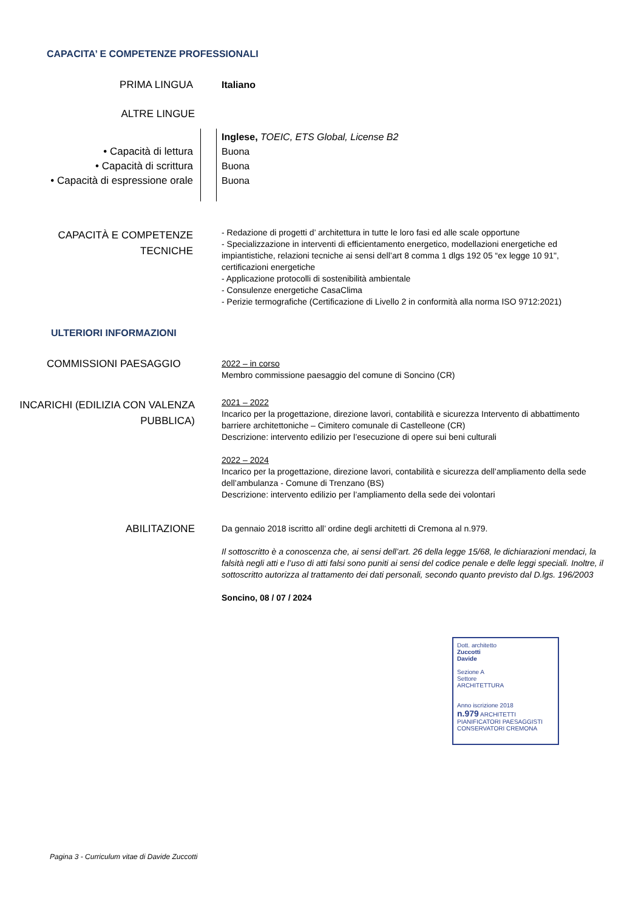CAPACITA’ E COMPETENZE PROFESSIONALI
PRIMA LINGUA Italiano
ALTRE LINGUE
• Capacità di lettura
• Capacità di scrittura
• Capacità di espressione orale
Inglese, TOEIC, ETS Global, License B2
Buona
Buona
Buona
CAPACITÀ E COMPETENZE
TECNICHE
- Redazione di progetti d’ architettura in tutte le loro fasi ed alle scale opportune
- Specializzazione in interventi di efficientamento energetico, modellazioni energetiche ed impiantistiche, relazioni tecniche ai sensi dell’art 8 comma 1 dlgs 192 05 “ex legge 10 91", certificazioni energetiche
- Applicazione protocolli di sostenibilità ambientale
- Consulenze energetiche CasaClima
- Perizie termografiche (Certificazione di Livello 2 in conformità alla norma ISO 9712:2021)
ULTERIORI INFORMAZIONI
COMMISSIONI PAESAGGIO
2022 – in corso
Membro commissione paesaggio del comune di Soncino (CR)
INCARICHI (EDILIZIA CON VALENZA
PUBBLICA)
2021 – 2022
Incarico per la progettazione, direzione lavori, contabilità e sicurezza Intervento di abbattimento barriere architettoniche – Cimitero comunale di Castelleone (CR)
Descrizione: intervento edilizio per l’esecuzione di opere sui beni culturali
2022 – 2024
Incarico per la progettazione, direzione lavori, contabilità e sicurezza dell’ampliamento della sede dell’ambulanza - Comune di Trenzano (BS)
Descrizione: intervento edilizio per l’ampliamento della sede dei volontari
ABILITAZIONE
Da gennaio 2018 iscritto all’ ordine degli architetti di Cremona al n.979.
Il sottoscritto è a conoscenza che, ai sensi dell’art. 26 della legge 15/68, le dichiarazioni mendaci, la falsità negli atti e l’uso di atti falsi sono puniti ai sensi del codice penale e delle leggi speciali. Inoltre, il sottoscritto autorizza al trattamento dei dati personali, secondo quanto previsto dal D.lgs. 196/2003
Soncino, 08 / 07 / 2024
Dott. architetto
Zuccotti
Davide
Sezione A
Settore
ARCHITETTURA
Anno iscrizione 2018
n.979 ARCHITETTI PIANIFICATORI PAESAGGISTI CONSERVATORI CREMONA
Pagina 3 - Curriculum vitae di Davide Zuccotti